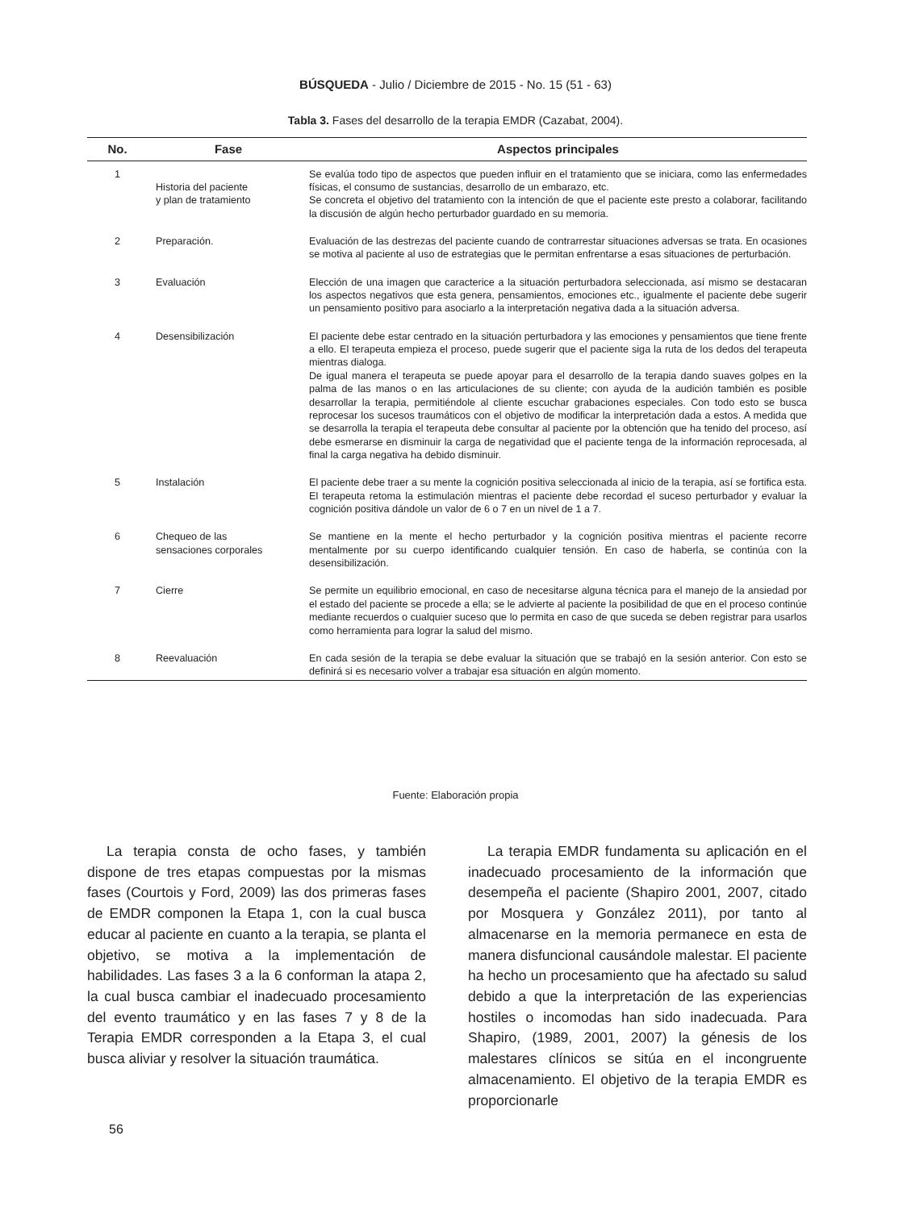BÚSQUEDA - Julio / Diciembre de 2015 - No. 15 (51 - 63)
Tabla 3. Fases del desarrollo de la terapia EMDR (Cazabat, 2004).
| No. | Fase | Aspectos principales |
| --- | --- | --- |
| 1 | Historia del paciente y plan de tratamiento | Se evalúa todo tipo de aspectos que pueden influir en el tratamiento que se iniciara, como las enfermedades físicas, el consumo de sustancias, desarrollo de un embarazo, etc. Se concreta el objetivo del tratamiento con la intención de que el paciente este presto a colaborar, facilitando la discusión de algún hecho perturbador guardado en su memoria. |
| 2 | Preparación. | Evaluación de las destrezas del paciente cuando de contrarrestar situaciones adversas se trata. En ocasiones se motiva al paciente al uso de estrategias que le permitan enfrentarse a esas situaciones de perturbación. |
| 3 | Evaluación | Elección de una imagen que caracterice a la situación perturbadora seleccionada, así mismo se destacaran los aspectos negativos que esta genera, pensamientos, emociones etc., igualmente el paciente debe sugerir un pensamiento positivo para asociarlo a la interpretación negativa dada a la situación adversa. |
| 4 | Desensibilización | El paciente debe estar centrado en la situación perturbadora y las emociones y pensamientos que tiene frente a ello. El terapeuta empieza el proceso, puede sugerir que el paciente siga la ruta de los dedos del terapeuta mientras dialoga. De igual manera el terapeuta se puede apoyar para el desarrollo de la terapia dando suaves golpes en la palma de las manos o en las articulaciones de su cliente; con ayuda de la audición también es posible desarrollar la terapia, permitiéndole al cliente escuchar grabaciones especiales. Con todo esto se busca reprocesar los sucesos traumáticos con el objetivo de modificar la interpretación dada a estos. A medida que se desarrolla la terapia el terapeuta debe consultar al paciente por la obtención que ha tenido del proceso, así debe esmerarse en disminuir la carga de negatividad que el paciente tenga de la información reprocesada, al final la carga negativa ha debido disminuir. |
| 5 | Instalación | El paciente debe traer a su mente la cognición positiva seleccionada al inicio de la terapia, así se fortifica esta. El terapeuta retoma la estimulación mientras el paciente debe recordad el suceso perturbador y evaluar la cognición positiva dándole un valor de 6 o 7 en un nivel de 1 a 7. |
| 6 | Chequeo de las sensaciones corporales | Se mantiene en la mente el hecho perturbador y la cognición positiva mientras el paciente recorre mentalmente por su cuerpo identificando cualquier tensión. En caso de haberla, se continúa con la desensibilización. |
| 7 | Cierre | Se permite un equilibrio emocional, en caso de necesitarse alguna técnica para el manejo de la ansiedad por el estado del paciente se procede a ella; se le advierte al paciente la posibilidad de que en el proceso continúe mediante recuerdos o cualquier suceso que lo permita en caso de que suceda se deben registrar para usarlos como herramienta para lograr la salud del mismo. |
| 8 | Reevaluación | En cada sesión de la terapia se debe evaluar la situación que se trabajó en la sesión anterior. Con esto se definirá si es necesario volver a trabajar esa situación en algún momento. |
Fuente: Elaboración propia
La terapia consta de ocho fases, y también dispone de tres etapas compuestas por la mismas fases (Courtois y Ford, 2009) las dos primeras fases de EMDR componen la Etapa 1, con la cual busca educar al paciente en cuanto a la terapia, se planta el objetivo, se motiva a la implementación de habilidades. Las fases 3 a la 6 conforman la atapa 2, la cual busca cambiar el inadecuado procesamiento del evento traumático y en las fases 7 y 8 de la Terapia EMDR corresponden a la Etapa 3, el cual busca aliviar y resolver la situación traumática.
La terapia EMDR fundamenta su aplicación en el inadecuado procesamiento de la información que desempeña el paciente (Shapiro 2001, 2007, citado por Mosquera y González 2011), por tanto al almacenarse en la memoria permanece en esta de manera disfuncional causándole malestar. El paciente ha hecho un procesamiento que ha afectado su salud debido a que la interpretación de las experiencias hostiles o incomodas han sido inadecuada. Para Shapiro, (1989, 2001, 2007) la génesis de los malestares clínicos se sitúa en el incongruente almacenamiento. El objetivo de la terapia EMDR es proporcionarle
56